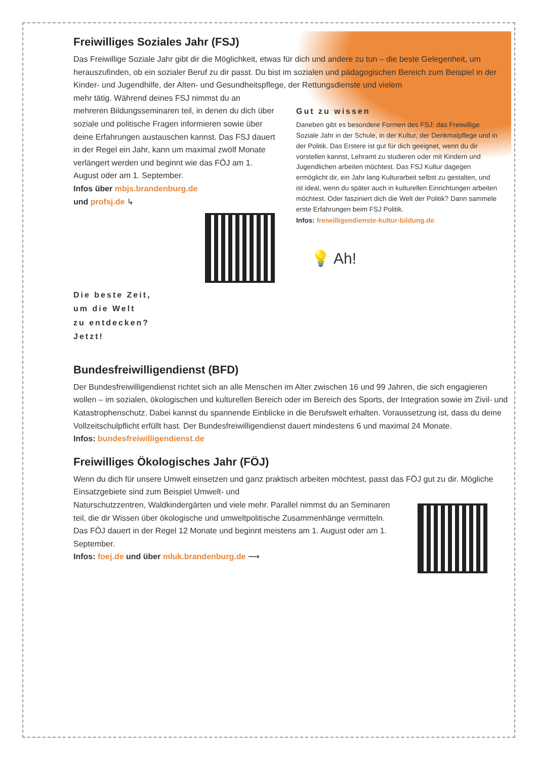Freiwilliges Soziales Jahr (FSJ)
Das Freiwillige Soziale Jahr gibt dir die Möglichkeit, etwas für dich und andere zu tun – die beste Gelegenheit, um herauszufinden, ob ein sozialer Beruf zu dir passt. Du bist im sozialen und pädagogischen Bereich zum Beispiel in der Kinder- und Jugendhilfe, der Alten- und Gesundheitspflege, der Rettungsdienste und vielem
mehr tätig. Während deines FSJ nimmst du an mehreren Bildungsseminaren teil, in denen du dich über soziale und politische Fragen informieren sowie über deine Erfahrungen austauschen kannst. Das FSJ dauert in der Regel ein Jahr, kann um maximal zwölf Monate verlängert werden und beginnt wie das FÖJ am 1. August oder am 1. September.
Infos über mbjs.brandenburg.de
und profsj.de ↳
Die beste Zeit,
um die Welt
zu entdecken?
Jetzt!
Gut zu wissen
Daneben gibt es besondere Formen des FSJ: das Freiwillige Soziale Jahr in der Schule, in der Kultur, der Denkmalpflege und in der Politik. Das Erstere ist gut für dich geeignet, wenn du dir vorstellen kannst, Lehramt zu studieren oder mit Kindern und Jugendlichen arbeiten möchtest. Das FSJ Kultur dagegen ermöglicht dir, ein Jahr lang Kulturarbeit selbst zu gestalten, und ist ideal, wenn du später auch in kulturellen Einrichtungen arbeiten möchtest. Oder fasziniert dich die Welt der Politik? Dann sammele erste Erfahrungen beim FSJ Politik.
Infos: freiwilligendienste-kultur-bildung.de
💡 Ah!
Bundesfreiwilligendienst (BFD)
Der Bundesfreiwilligendienst richtet sich an alle Menschen im Alter zwischen 16 und 99 Jahren, die sich engagieren wollen – im sozialen, ökologischen und kulturellen Bereich oder im Bereich des Sports, der Integration sowie im Zivil- und Katastrophenschutz. Dabei kannst du spannende Einblicke in die Berufswelt erhalten. Voraussetzung ist, dass du deine Vollzeitschulpflicht erfüllt hast. Der Bundesfreiwilligendienst dauert mindestens 6 und maximal 24 Monate.
Infos: bundesfreiwilligendienst.de
Freiwilliges Ökologisches Jahr (FÖJ)
Wenn du dich für unsere Umwelt einsetzen und ganz praktisch arbeiten möchtest, passt das FÖJ gut zu dir. Mögliche Einsatzgebiete sind zum Beispiel Umwelt- und
Naturschutzzentren, Waldkindergärten und viele mehr. Parallel nimmst du an Seminaren teil, die dir Wissen über ökologische und umweltpolitische Zusammenhänge vermitteln. Das FÖJ dauert in der Regel 12 Monate und beginnt meistens am 1. August oder am 1. September.
Infos: foej.de und über mluk.brandenburg.de ⟶